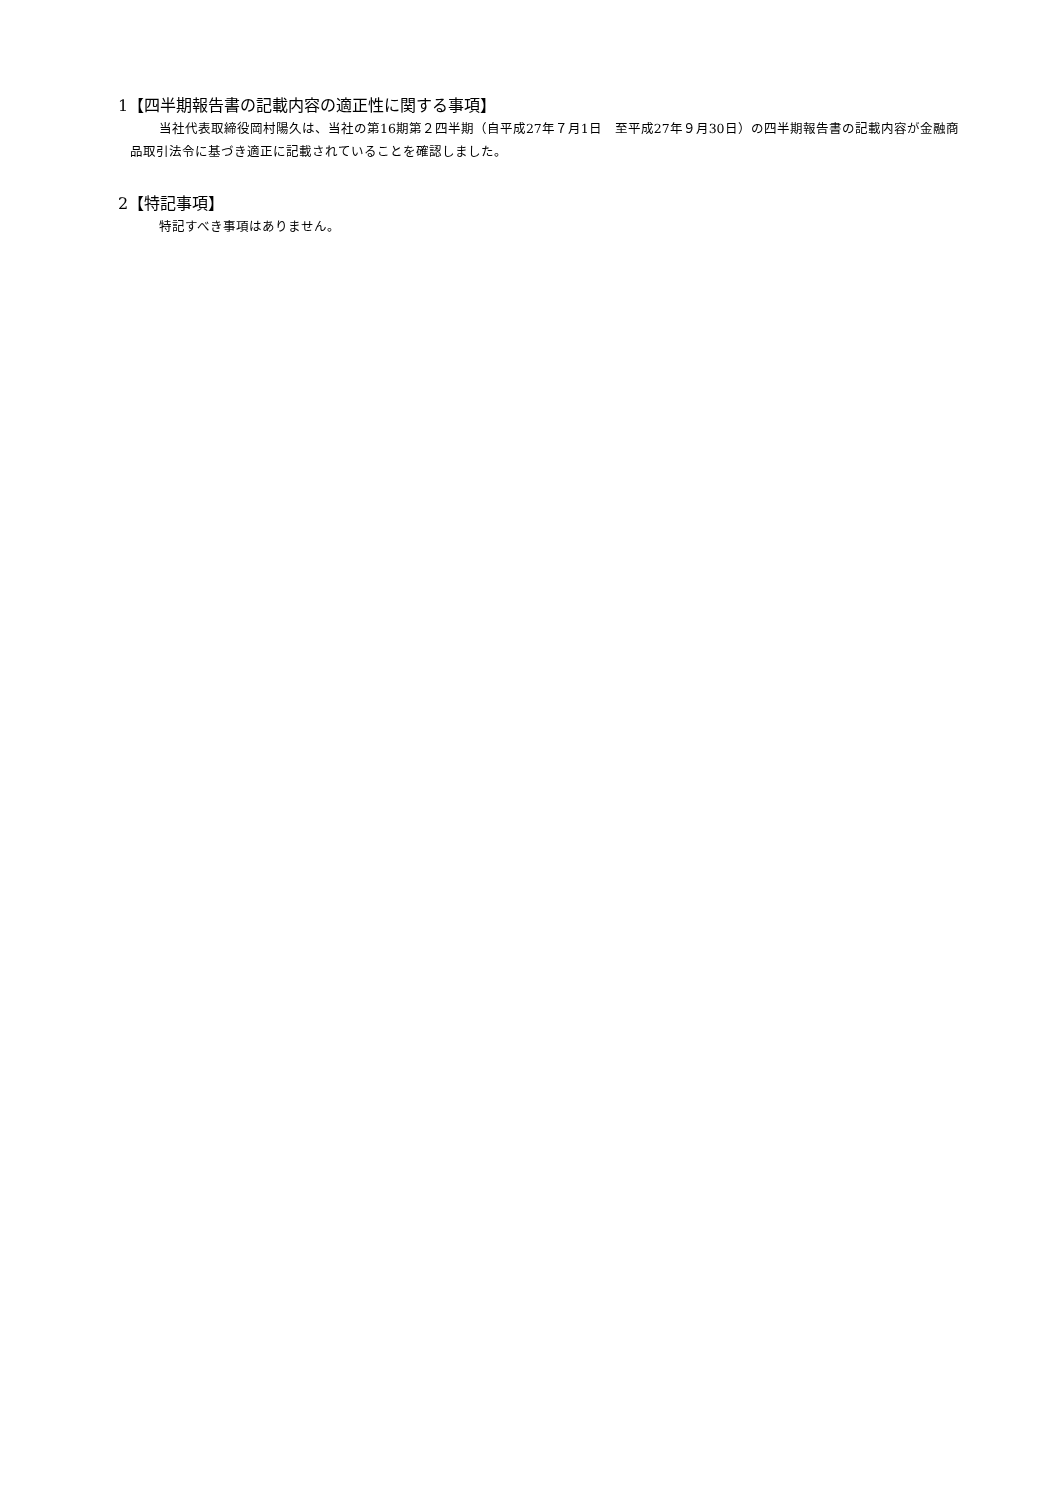1【四半期報告書の記載内容の適正性に関する事項】
当社代表取締役岡村陽久は、当社の第16期第２四半期（自平成27年７月1日　至平成27年９月30日）の四半期報告書の記載内容が金融商品取引法令に基づき適正に記載されていることを確認しました。
2【特記事項】
特記すべき事項はありません。